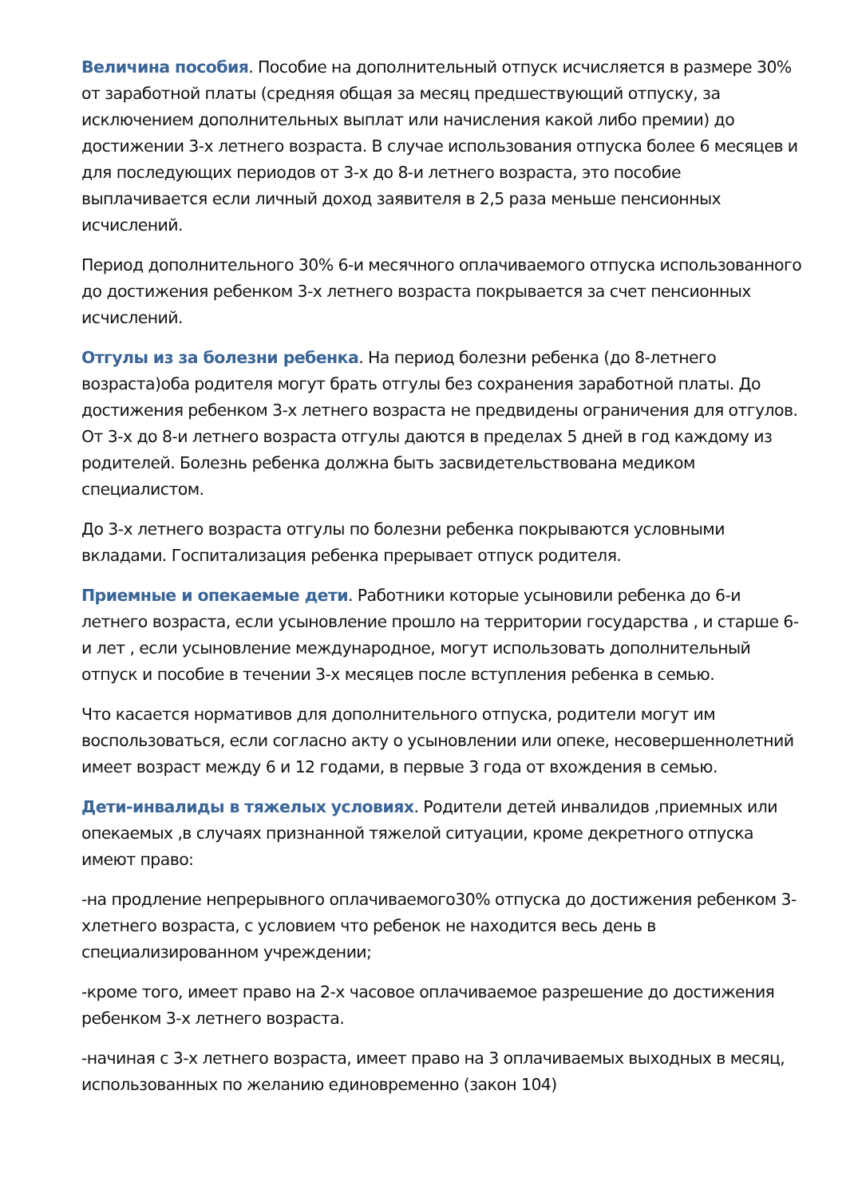Величина пособия. Пособие на дополнительный отпуск исчисляется в размере 30% от заработной платы (средняя общая за месяц предшествующий отпуску, за исключением дополнительных выплат или начисления какой либо премии) до достижении 3-х летнего возраста. В случае использования отпуска более 6 месяцев и для последующих периодов от 3-х до 8-и летнего возраста, это пособие выплачивается если личный доход заявителя в 2,5 раза меньше пенсионных исчислений.
Период дополнительного 30% 6-и месячного оплачиваемого отпуска использованного до достижения ребенком 3-х летнего возраста покрывается за счет пенсионных исчислений.
Отгулы из за болезни ребенка. На период болезни ребенка (до 8-летнего возраста)оба родителя могут брать отгулы без сохранения заработной платы. До достижения ребенком 3-х летнего возраста не предвидены ограничения для отгулов. От 3-х до 8-и летнего возраста отгулы даются в пределах 5 дней в год каждому из родителей. Болезнь ребенка должна быть засвидетельствована медиком специалистом.
До 3-х летнего возраста отгулы по болезни ребенка покрываются условными вкладами. Госпитализация ребенка прерывает отпуск родителя.
Приемные и опекаемые дети. Работники которые усыновили ребенка до 6-и летнего возраста, если усыновление прошло на территории государства , и старше 6-и лет , если усыновление международное, могут использовать дополнительный отпуск и пособие в течении 3-х месяцев после вступления ребенка в семью.
Что касается нормативов для дополнительного отпуска, родители могут им воспользоваться, если согласно акту о усыновлении или опеке, несовершеннолетний имеет возраст между 6 и 12 годами, в первые 3 года от вхождения в семью.
Дети-инвалиды в тяжелых условиях. Родители детей инвалидов ,приемных или опекаемых ,в случаях признанной тяжелой ситуации, кроме декретного отпуска имеют право:
-на продление непрерывного оплачиваемого30% отпуска до достижения ребенком 3-хлетнего возраста, с условием что ребенок не находится весь день в специализированном учреждении;
-кроме того, имеет право на 2-х часовое оплачиваемое разрешение до достижения ребенком 3-х летнего возраста.
-начиная с 3-х летнего возраста, имеет право на 3 оплачиваемых выходных в месяц, использованных по желанию единовременно (закон 104)